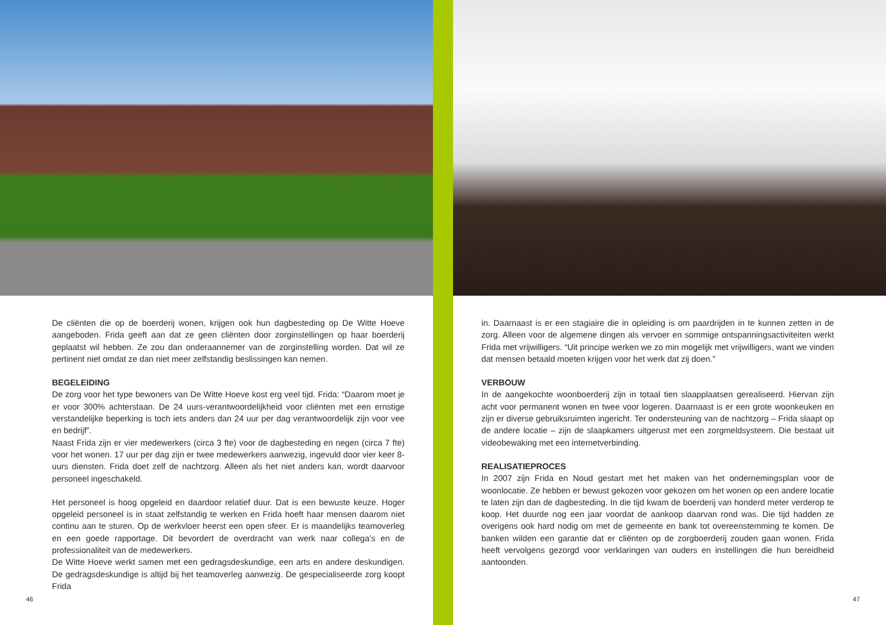De cliënten die op de boerderij wonen, krijgen ook hun dagbesteding op De Witte Hoeve aangeboden. Frida geeft aan dat ze geen cliënten door zorginstellingen op haar boerderij geplaatst wil hebben. Ze zou dan onderaannemer van de zorginstelling worden. Dat wil ze pertinent niet omdat ze dan niet meer zelfstandig beslissingen kan nemen.
BEGELEIDING
De zorg voor het type bewoners van De Witte Hoeve kost erg veel tijd. Frida: “Daarom moet je er voor 300% achterstaan. De 24 uurs-verantwoordelijkheid voor cliënten met een ernstige verstandelijke beperking is toch iets anders dan 24 uur per dag verantwoordelijk zijn voor vee en bedrijf”.
Naast Frida zijn er vier medewerkers (circa 3 fte) voor de dagbesteding en negen (circa 7 fte) voor het wonen. 17 uur per dag zijn er twee medewerkers aanwezig, ingevuld door vier keer 8-uurs diensten. Frida doet zelf de nachtzorg. Alleen als het niet anders kan, wordt daarvoor personeel ingeschakeld.
Het personeel is hoog opgeleid en daardoor relatief duur. Dat is een bewuste keuze. Hoger opgeleid personeel is in staat zelfstandig te werken en Frida hoeft haar mensen daarom niet continu aan te sturen. Op de werkvloer heerst een open sfeer. Er is maandelijks teamoverleg en een goede rapportage. Dit bevordert de overdracht van werk naar collega’s en de professionaliteit van de medewerkers.
De Witte Hoeve werkt samen met een gedragsdeskundige, een arts en andere deskundigen. De gedragsdeskundige is altijd bij het teamoverleg aanwezig. De gespecialiseerde zorg koopt Frida
46
in. Daarnaast is er een stagiaire die in opleiding is om paardrijden in te kunnen zetten in de zorg. Alleen voor de algemene dingen als vervoer en sommige ontspanningsactiviteiten werkt Frida met vrijwilligers. “Uit principe werken we zo min mogelijk met vrijwilligers, want we vinden dat mensen betaald moeten krijgen voor het werk dat zij doen.”
VERBOUW
In de aangekochte woonboerderij zijn in totaal tien slaapplaatsen gerealiseerd. Hiervan zijn acht voor permanent wonen en twee voor logeren. Daarnaast is er een grote woonkeuken en zijn er diverse gebruiksruimten ingericht. Ter ondersteuning van de nachtzorg – Frida slaapt op de andere locatie – zijn de slaapkamers uitgerust met een zorgmeldsysteem. Die bestaat uit videobewaking met een internetverbinding.
REALISATIEPROCES
In 2007 zijn Frida en Noud gestart met het maken van het ondernemingsplan voor de woonlocatie. Ze hebben er bewust gekozen voor gekozen om het wonen op een andere locatie te laten zijn dan de dagbesteding. In die tijd kwam de boerderij van honderd meter verderop te koop. Het duurde nog een jaar voordat de aankoop daarvan rond was. Die tijd hadden ze overigens ook hard nodig om met de gemeente en bank tot overeenstemming te komen. De banken wilden een garantie dat er cliënten op de zorgboerderij zouden gaan wonen. Frida heeft vervolgens gezorgd voor verklaringen van ouders en instellingen die hun bereidheid aantoonden.
47